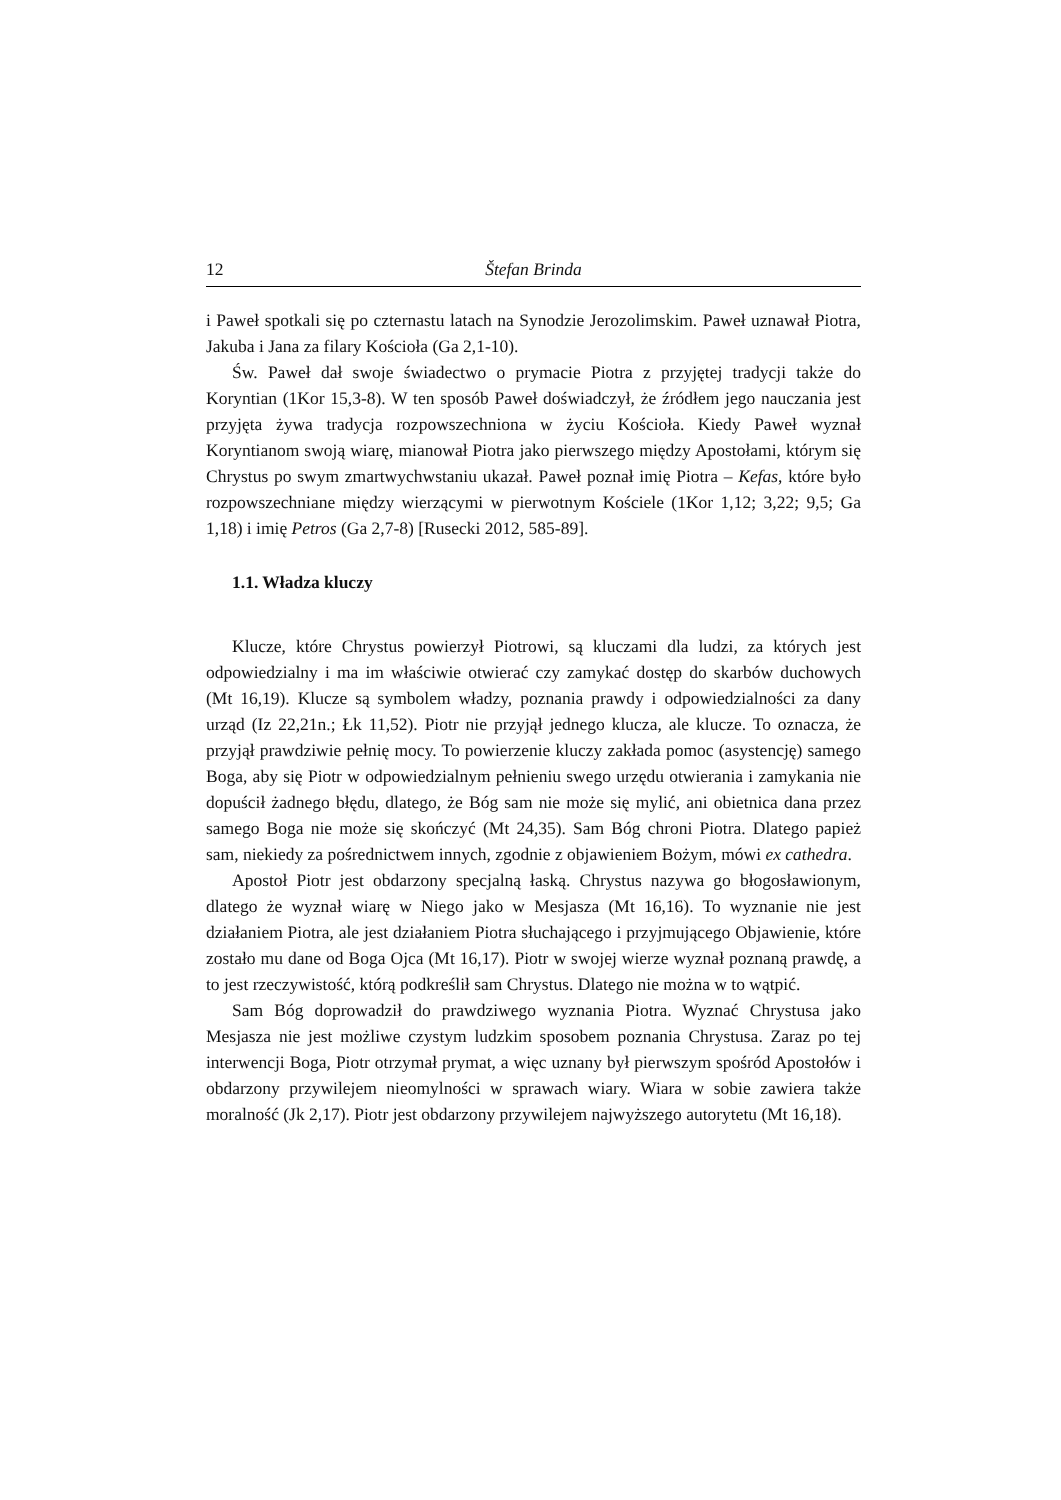12 Štefan Brinda
i Paweł spotkali się po czternastu latach na Synodzie Jerozolimskim. Paweł uznawał Piotra, Jakuba i Jana za filary Kościoła (Ga 2,1-10).
Św. Paweł dał swoje świadectwo o prymacie Piotra z przyjętej tradycji także do Koryntian (1Kor 15,3-8). W ten sposób Paweł doświadczył, że źródłem jego nauczania jest przyjęta żywa tradycja rozpowszechniona w życiu Kościoła. Kiedy Paweł wyznał Koryntianom swoją wiarę, mianował Piotra jako pierwszego między Apostołami, którym się Chrystus po swym zmartwychwstaniu ukazał. Paweł poznał imię Piotra – Kefas, które było rozpowszechniane między wierzącymi w pierwotnym Kościele (1Kor 1,12; 3,22; 9,5; Ga 1,18) i imię Petros (Ga 2,7-8) [Rusecki 2012, 585-89].
1.1. Władza kluczy
Klucze, które Chrystus powierzył Piotrowi, są kluczami dla ludzi, za których jest odpowiedzialny i ma im właściwie otwierać czy zamykać dostęp do skarbów duchowych (Mt 16,19). Klucze są symbolem władzy, poznania prawdy i odpowiedzialności za dany urząd (Iz 22,21n.; Łk 11,52). Piotr nie przyjął jednego klucza, ale klucze. To oznacza, że przyjął prawdziwie pełnię mocy. To powierzenie kluczy zakłada pomoc (asystencję) samego Boga, aby się Piotr w odpowiedzialnym pełnieniu swego urzędu otwierania i zamykania nie dopuścił żadnego błędu, dlatego, że Bóg sam nie może się mylić, ani obietnica dana przez samego Boga nie może się skończyć (Mt 24,35). Sam Bóg chroni Piotra. Dlatego papież sam, niekiedy za pośrednictwem innych, zgodnie z objawieniem Bożym, mówi ex cathedra.
Apostoł Piotr jest obdarzony specjalną łaską. Chrystus nazywa go błogosławionym, dlatego że wyznał wiarę w Niego jako w Mesjasza (Mt 16,16). To wyznanie nie jest działaniem Piotra, ale jest działaniem Piotra słuchającego i przyjmującego Objawienie, które zostało mu dane od Boga Ojca (Mt 16,17). Piotr w swojej wierze wyznał poznaną prawdę, a to jest rzeczywistość, którą podkreślił sam Chrystus. Dlatego nie można w to wątpić.
Sam Bóg doprowadził do prawdziwego wyznania Piotra. Wyznać Chrystusa jako Mesjasza nie jest możliwe czystym ludzkim sposobem poznania Chrystusa. Zaraz po tej interwencji Boga, Piotr otrzymał prymat, a więc uznany był pierwszym spośród Apostołów i obdarzony przywilejem nieomylności w sprawach wiary. Wiara w sobie zawiera także moralność (Jk 2,17). Piotr jest obdarzony przywilejem najwyższego autorytetu (Mt 16,18).